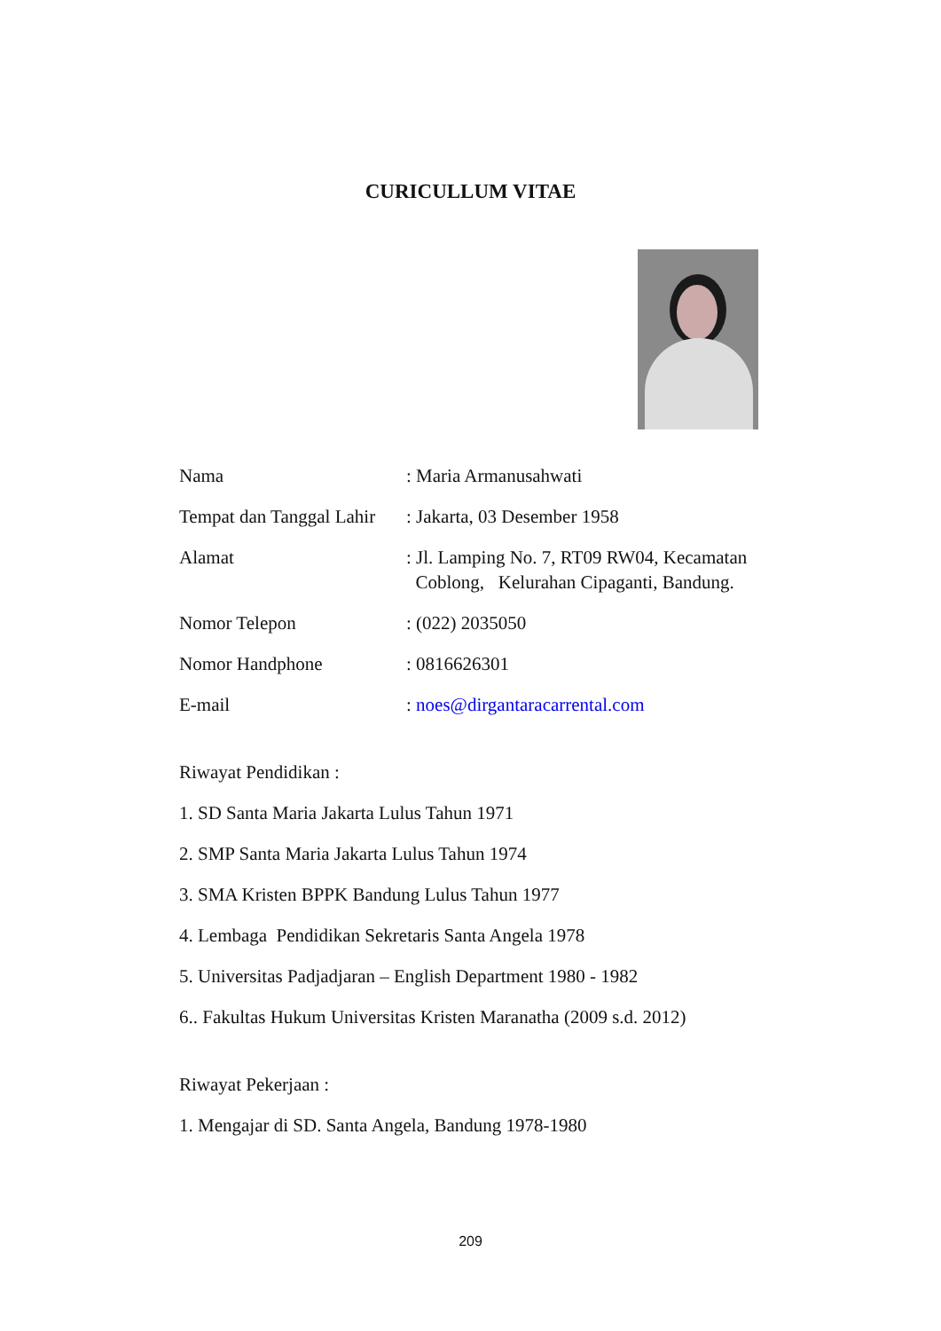CURICULLUM VITAE
Nama : Maria Armanusahwati
Tempat dan Tanggal Lahir
: Jakarta, 03 Desember 1958
Alamat : Jl. Lamping No. 7, RT09 RW04, Kecamatan
Coblong, Kelurahan Cipaganti, Bandung.
Nomor Telepon : (022) 2035050
Nomor Handphone : 0816626301
E-mail : noes@dirgantaracarrental.com
Riwayat Pendidikan :
1. SD Santa Maria Jakarta Lulus Tahun 1971
2. SMP Santa Maria Jakarta Lulus Tahun 1974
3. SMA Kristen BPPK Bandung Lulus Tahun 1977
4. Lembaga Pendidikan Sekretaris Santa Angela 1978
5. Universitas Padjadjaran – English Department 1980 - 1982
6.. Fakultas Hukum Universitas Kristen Maranatha (2009 s.d. 2012)
Riwayat Pekerjaan :
1. Mengajar di SD. Santa Angela, Bandung 1978-1980
209